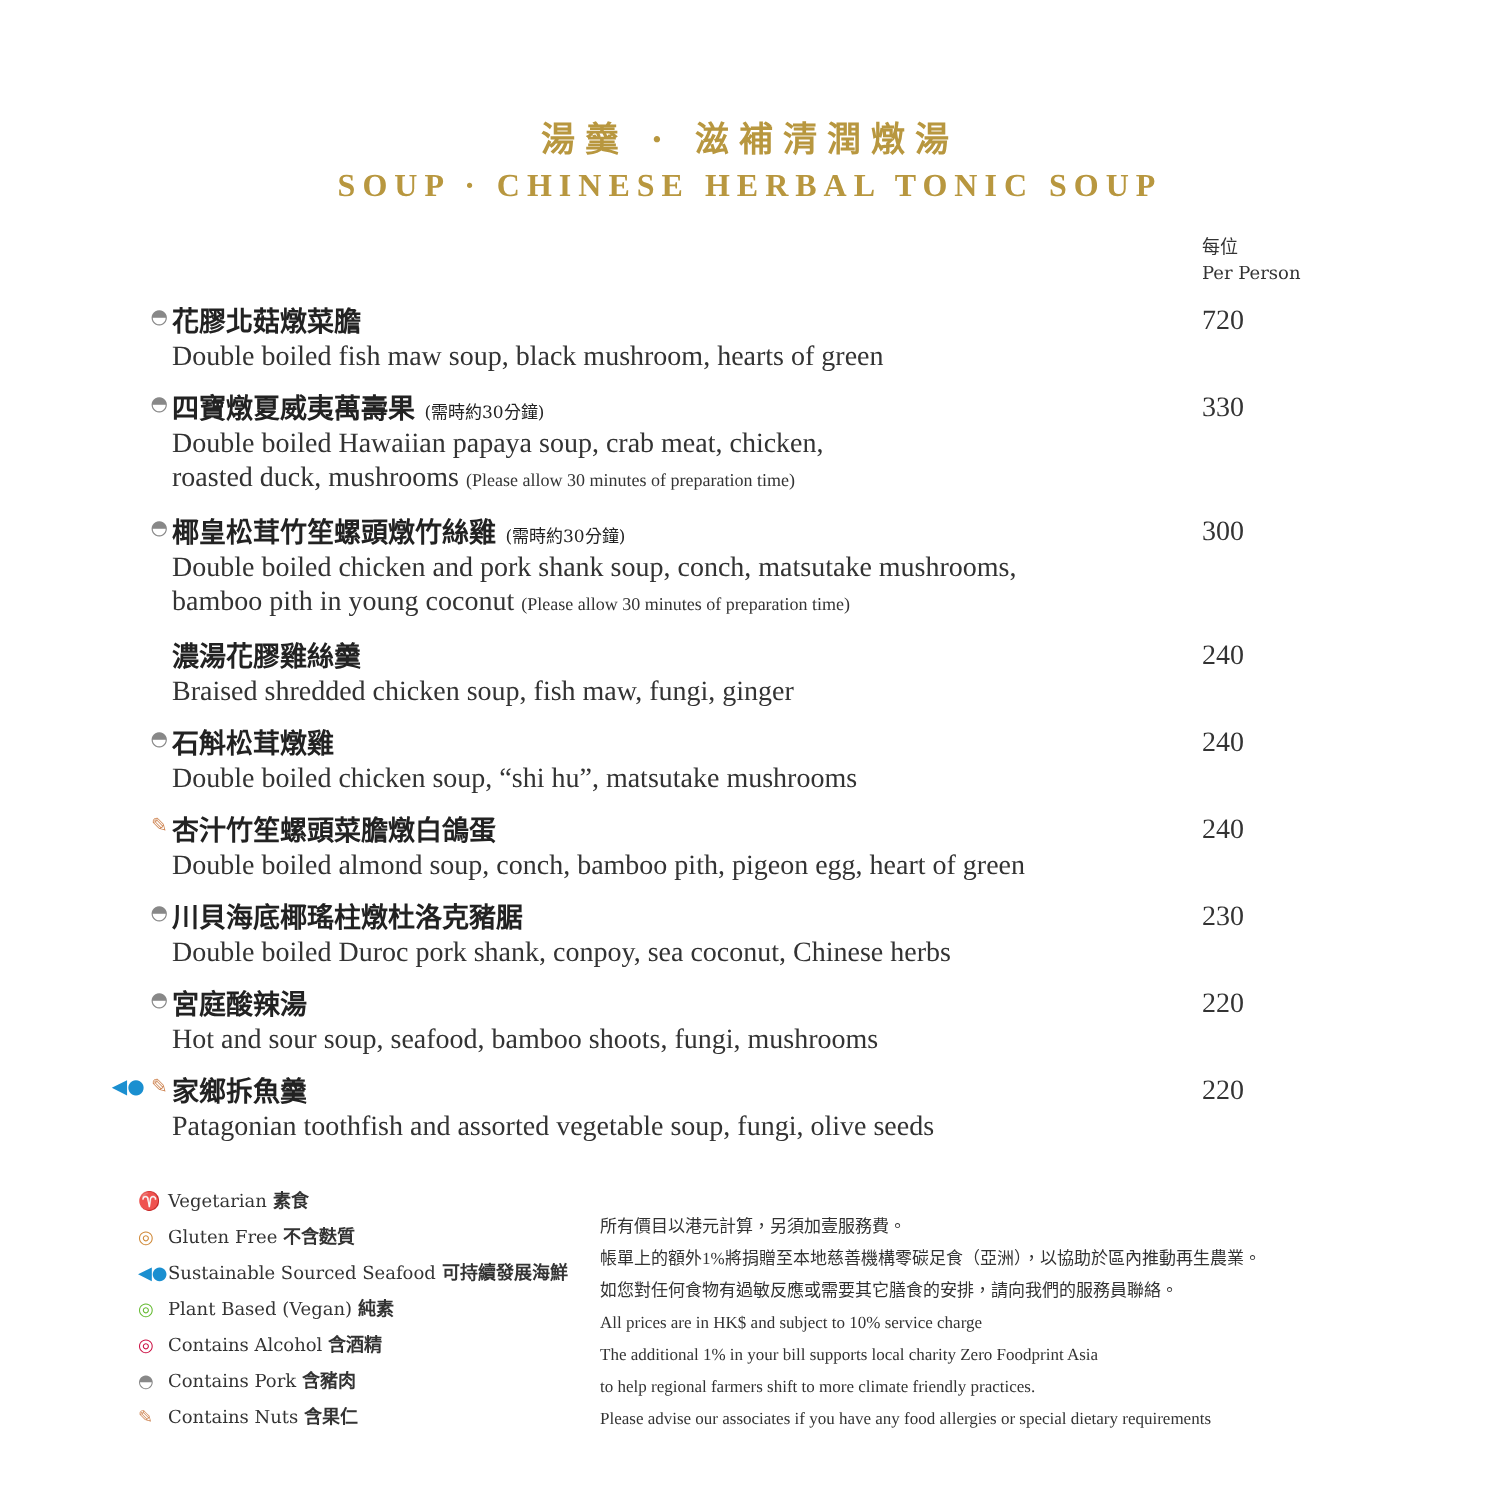湯羹 · 滋補清潤燉湯
SOUP · CHINESE HERBAL TONIC SOUP
每位
Per Person
◓
花膠北菇燉菜膽
Double boiled fish maw soup, black mushroom, hearts of green
720
◓
四寶燉夏威夷萬壽果 (需時約30分鐘)
Double boiled Hawaiian papaya soup, crab meat, chicken,
roasted duck, mushrooms (Please allow 30 minutes of preparation time)
330
◓
椰皇松茸竹笙螺頭燉竹絲雞 (需時約30分鐘)
Double boiled chicken and pork shank soup, conch, matsutake mushrooms,
bamboo pith in young coconut (Please allow 30 minutes of preparation time)
300
濃湯花膠雞絲羹
Braised shredded chicken soup, fish maw, fungi, ginger
240
◓
石斛松茸燉雞
Double boiled chicken soup, “shi hu”, matsutake mushrooms
240
✎
杏汁竹笙螺頭菜膽燉白鴿蛋
Double boiled almond soup, conch, bamboo pith, pigeon egg, heart of green
240
◓
川貝海底椰瑤柱燉杜洛克豬腒
Double boiled Duroc pork shank, conpoy, sea coconut, Chinese herbs
230
◓
宮庭酸辣湯
Hot and sour soup, seafood, bamboo shoots, fungi, mushrooms
220
◀● ✎
家鄉拆魚羹
Patagonian toothfish and assorted vegetable soup, fungi, olive seeds
220
♈ Vegetarian 素食
◎ Gluten Free 不含麩質
◀● Sustainable Sourced Seafood 可持續發展海鮮
◎ Plant Based (Vegan) 純素
◎ Contains Alcohol 含酒精
◓ Contains Pork 含豬肉
✎ Contains Nuts 含果仁
所有價目以港元計算，另須加壹服務費。
帳單上的額外1%將捐贈至本地慈善機構零碳足食（亞洲），以協助於區內推動再生農業。
如您對任何食物有過敏反應或需要其它膳食的安排，請向我們的服務員聯絡。
All prices are in HK$ and subject to 10% service charge
The additional 1% in your bill supports local charity Zero Foodprint Asia
to help regional farmers shift to more climate friendly practices.
Please advise our associates if you have any food allergies or special dietary requirements